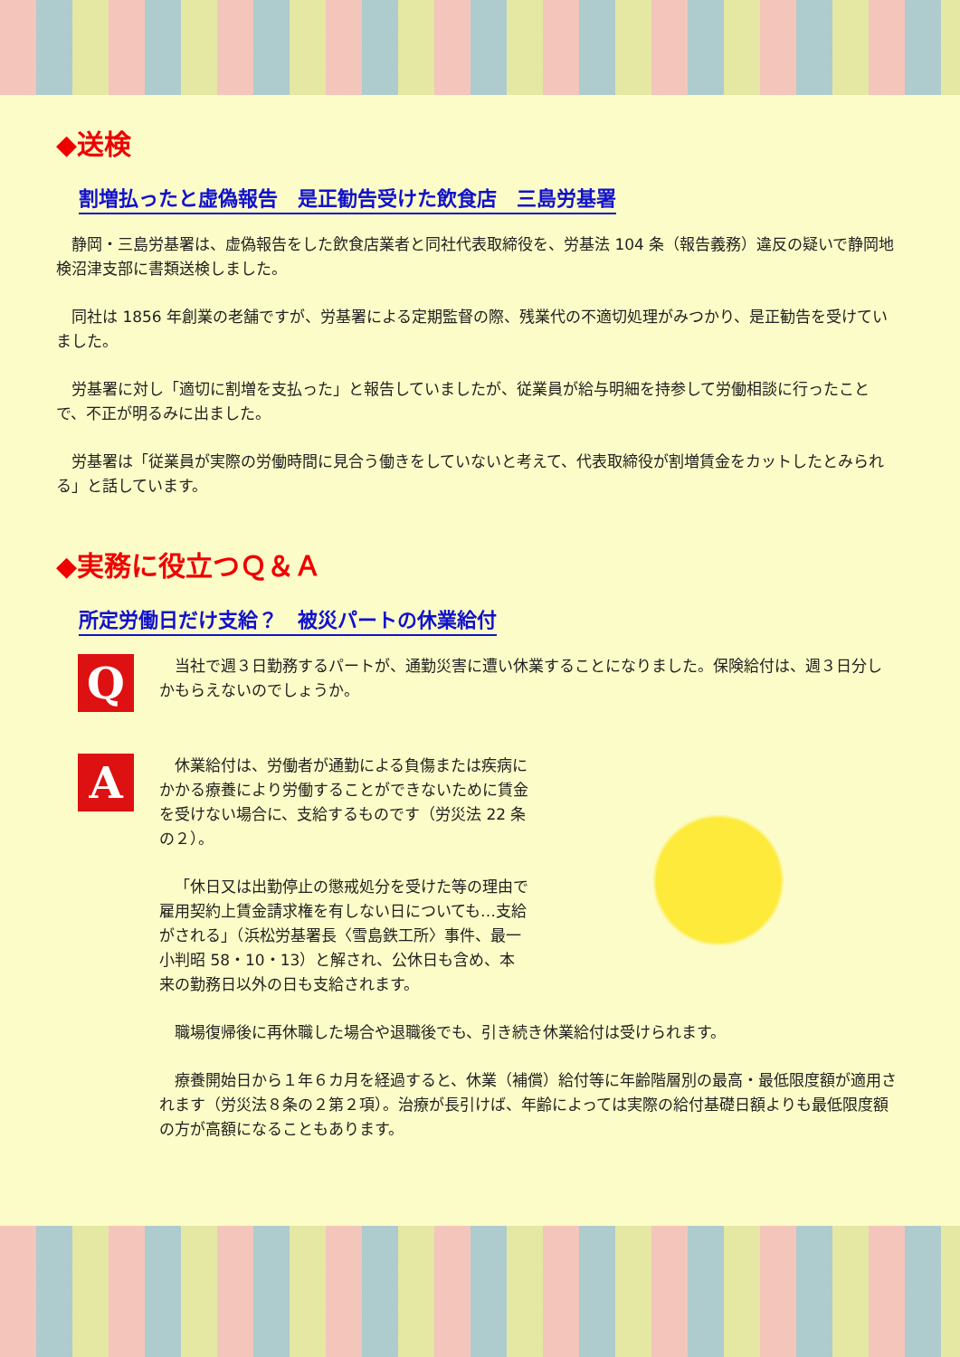◆送検
割増払ったと虚偽報告　是正勧告受けた飲食店　三島労基署
静岡・三島労基署は、虚偽報告をした飲食店業者と同社代表取締役を、労基法 104 条（報告義務）違反の疑いで静岡地検沼津支部に書類送検しました。
同社は 1856 年創業の老舗ですが、労基署による定期監督の際、残業代の不適切処理がみつかり、是正勧告を受けていました。
労基署に対し「適切に割増を支払った」と報告していましたが、従業員が給与明細を持参して労働相談に行ったことで、不正が明るみに出ました。
労基署は「従業員が実際の労働時間に見合う働きをしていないと考えて、代表取締役が割増賃金をカットしたとみられる」と話しています。
◆実務に役立つＱ＆Ａ
所定労働日だけ支給？　被災パートの休業給付
Q
当社で週３日勤務するパートが、通勤災害に遭い休業することになりました。保険給付は、週３日分しかもらえないのでしょうか。
A
休業給付は、労働者が通勤による負傷または疾病にかかる療養により労働することができないために賃金を受けない場合に、支給するものです（労災法 22 条の２）。
「休日又は出勤停止の懲戒処分を受けた等の理由で雇用契約上賃金請求権を有しない日についても…支給がされる」（浜松労基署長〈雪島鉄工所〉事件、最一小判昭 58・10・13）と解され、公休日も含め、本来の勤務日以外の日も支給されます。
職場復帰後に再休職した場合や退職後でも、引き続き休業給付は受けられます。
療養開始日から１年６カ月を経過すると、休業（補償）給付等に年齢階層別の最高・最低限度額が適用されます（労災法８条の２第２項）。治療が長引けば、年齢によっては実際の給付基礎日額よりも最低限度額の方が高額になることもあります。